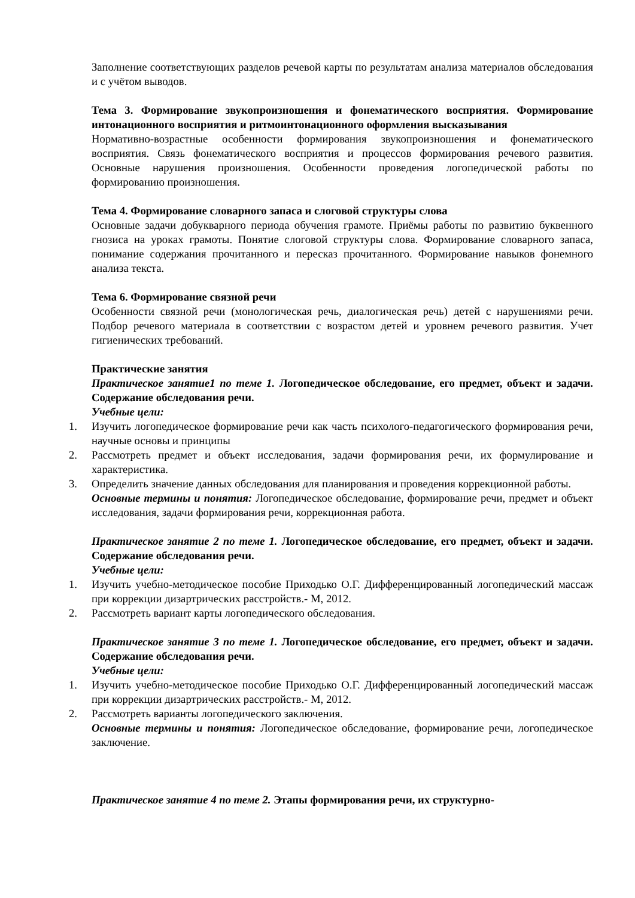Заполнение соответствующих разделов речевой карты по результатам анализа материалов обследования и с учётом выводов.
Тема 3. Формирование звукопроизношения и фонематического восприятия. Формирование интонационного восприятия и ритмоинтонационного оформления высказывания
Нормативно-возрастные особенности формирования звукопроизношения и фонематического восприятия. Связь фонематического восприятия и процессов формирования речевого развития. Основные нарушения произношения. Особенности проведения логопедической работы по формированию произношения.
Тема 4. Формирование словарного запаса и слоговой структуры слова
Основные задачи добукварного периода обучения грамоте. Приёмы работы по развитию буквенного гнозиса на уроках грамоты. Понятие слоговой структуры слова. Формирование словарного запаса, понимание содержания прочитанного и пересказ прочитанного. Формирование навыков фонемного анализа текста.
Тема 6. Формирование связной речи
Особенности связной речи (монологическая речь, диалогическая речь) детей с нарушениями речи. Подбор речевого материала в соответствии с возрастом детей и уровнем речевого развития. Учет гигиенических требований.
Практические занятия
Практическое занятие1 по теме 1. Логопедическое обследование, его предмет, объект и задачи. Содержание обследования речи.
Учебные цели:
1. Изучить логопедическое формирование речи как часть психолого-педагогического формирования речи, научные основы и принципы
2. Рассмотреть предмет и объект исследования, задачи формирования речи, их формулирование и характеристика.
3. Определить значение данных обследования для планирования и проведения коррекционной работы.
Основные термины и понятия: Логопедическое обследование, формирование речи, предмет и объект исследования, задачи формирования речи, коррекционная работа.
Практическое занятие 2 по теме 1. Логопедическое обследование, его предмет, объект и задачи. Содержание обследования речи.
Учебные цели:
1. Изучить учебно-методическое пособие Приходько О.Г. Дифференцированный логопедический массаж при коррекции дизартрических расстройств.- М, 2012.
2. Рассмотреть вариант карты логопедического обследования.
Практическое занятие 3 по теме 1. Логопедическое обследование, его предмет, объект и задачи. Содержание обследования речи.
Учебные цели:
1. Изучить учебно-методическое пособие Приходько О.Г. Дифференцированный логопедический массаж при коррекции дизартрических расстройств.- М, 2012.
2. Рассмотреть варианты логопедического заключения.
Основные термины и понятия: Логопедическое обследование, формирование речи, логопедическое заключение.
Практическое занятие 4 по теме 2. Этапы формирования речи, их структурно-